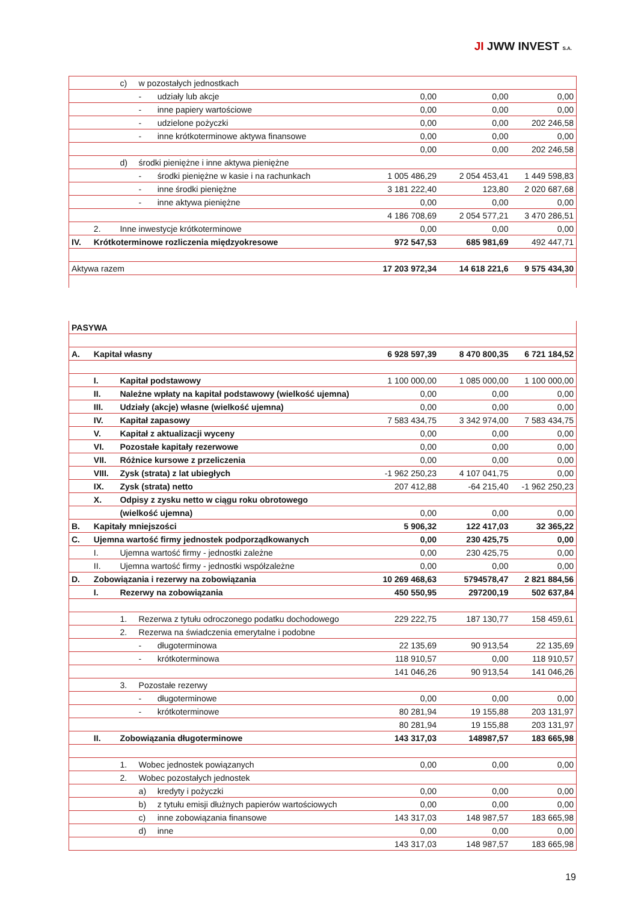JI JWW INVEST S.A.
| | | c) | w pozostałych jednostkach | | | | |
| | | | - | udziały lub akcje | 0,00 | 0,00 | 0,00 |
| | | | - | inne papiery wartościowe | 0,00 | 0,00 | 0,00 |
| | | | - | udzielone pożyczki | 0,00 | 0,00 | 202 246,58 |
| | | | - | inne krótkoterminowe aktywa finansowe | 0,00 | 0,00 | 0,00 |
| | | | | | 0,00 | 0,00 | 202 246,58 |
| | | d) | środki pieniężne i inne aktywa pieniężne | | | | |
| | | | - | środki pieniężne w kasie i na rachunkach | 1 005 486,29 | 2 054 453,41 | 1 449 598,83 |
| | | | - | inne środki pieniężne | 3 181 222,40 | 123,80 | 2 020 687,68 |
| | | | - | inne aktywa pieniężne | 0,00 | 0,00 | 0,00 |
| | | | | | 4 186 708,69 | 2 054 577,21 | 3 470 286,51 |
| | 2. | Inne inwestycje krótkoterminowe | | | 0,00 | 0,00 | 0,00 |
| IV. | Krótkoterminowe rozliczenia międzyokresowe | | | | 972 547,53 | 685 981,69 | 492 447,71 |
| Aktywa razem | | | | | 17 203 972,34 | 14 618 221,6 | 9 575 434,30 |
| PASYWA | | | | | | | |
| A. | Kapitał własny | | | | 6 928 597,39 | 8 470 800,35 | 6 721 184,52 |
| | I. | Kapitał podstawowy | | | 1 100 000,00 | 1 085 000,00 | 1 100 000,00 |
| | II. | Należne wpłaty na kapitał podstawowy (wielkość ujemna) | | | 0,00 | 0,00 | 0,00 |
| | III. | Udziały (akcje) własne (wielkość ujemna) | | | 0,00 | 0,00 | 0,00 |
| | IV. | Kapitał zapasowy | | | 7 583 434,75 | 3 342 974,00 | 7 583 434,75 |
| | V. | Kapitał z aktualizacji wyceny | | | 0,00 | 0,00 | 0,00 |
| | VI. | Pozostałe kapitały rezerwowe | | | 0,00 | 0,00 | 0,00 |
| | VII. | Różnice kursowe z przeliczenia | | | 0,00 | 0,00 | 0,00 |
| | VIII. | Zysk (strata) z lat ubiegłych | | | -1 962 250,23 | 4 107 041,75 | 0,00 |
| | IX. | Zysk (strata) netto | | | 207 412,88 | -64 215,40 | -1 962 250,23 |
| | X. | Odpisy z zysku netto w ciągu roku obrotowego | | | | | |
| | | (wielkość ujemna) | | | 0,00 | 0,00 | 0,00 |
| B. | Kapitały mniejszości | | | | 5 906,32 | 122 417,03 | 32 365,22 |
| C. | Ujemna wartość firmy jednostek podporządkowanych | | | | 0,00 | 230 425,75 | 0,00 |
| | I. | Ujemna wartość firmy - jednostki zależne | | | 0,00 | 230 425,75 | 0,00 |
| | II. | Ujemna wartość firmy - jednostki współzależne | | | 0,00 | 0,00 | 0,00 |
| D. | Zobowiązania i rezerwy na zobowiązania | | | | 10 269 468,63 | 5794578,47 | 2 821 884,56 |
| | I. | Rezerwy na zobowiązania | | | 450 550,95 | 297200,19 | 502 637,84 |
| | | 1. | Rezerwa z tytułu odroczonego podatku dochodowego | | 229 222,75 | 187 130,77 | 158 459,61 |
| | | 2. | Rezerwa na świadczenia emerytalne i podobne | | | | |
| | | | - | długoterminowa | 22 135,69 | 90 913,54 | 22 135,69 |
| | | | - | krótkoterminowa | 118 910,57 | 0,00 | 118 910,57 |
| | | | | | 141 046,26 | 90 913,54 | 141 046,26 |
| | | 3. | Pozostałe rezerwy | | | | |
| | | | - | długoterminowe | 0,00 | 0,00 | 0,00 |
| | | | - | krótkoterminowe | 80 281,94 | 19 155,88 | 203 131,97 |
| | | | | | 80 281,94 | 19 155,88 | 203 131,97 |
| | II. | Zobowiązania długoterminowe | | | 143 317,03 | 148987,57 | 183 665,98 |
| | | 1. | Wobec jednostek powiązanych | | 0,00 | 0,00 | 0,00 |
| | | 2. | Wobec pozostałych jednostek | | | | |
| | | | a) | kredyty i pożyczki | 0,00 | 0,00 | 0,00 |
| | | | b) | z tytułu emisji dłużnych papierów wartościowych | 0,00 | 0,00 | 0,00 |
| | | | c) | inne zobowiązania finansowe | 143 317,03 | 148 987,57 | 183 665,98 |
| | | | d) | inne | 0,00 | 0,00 | 0,00 |
| | | | | | 143 317,03 | 148 987,57 | 183 665,98 |
19